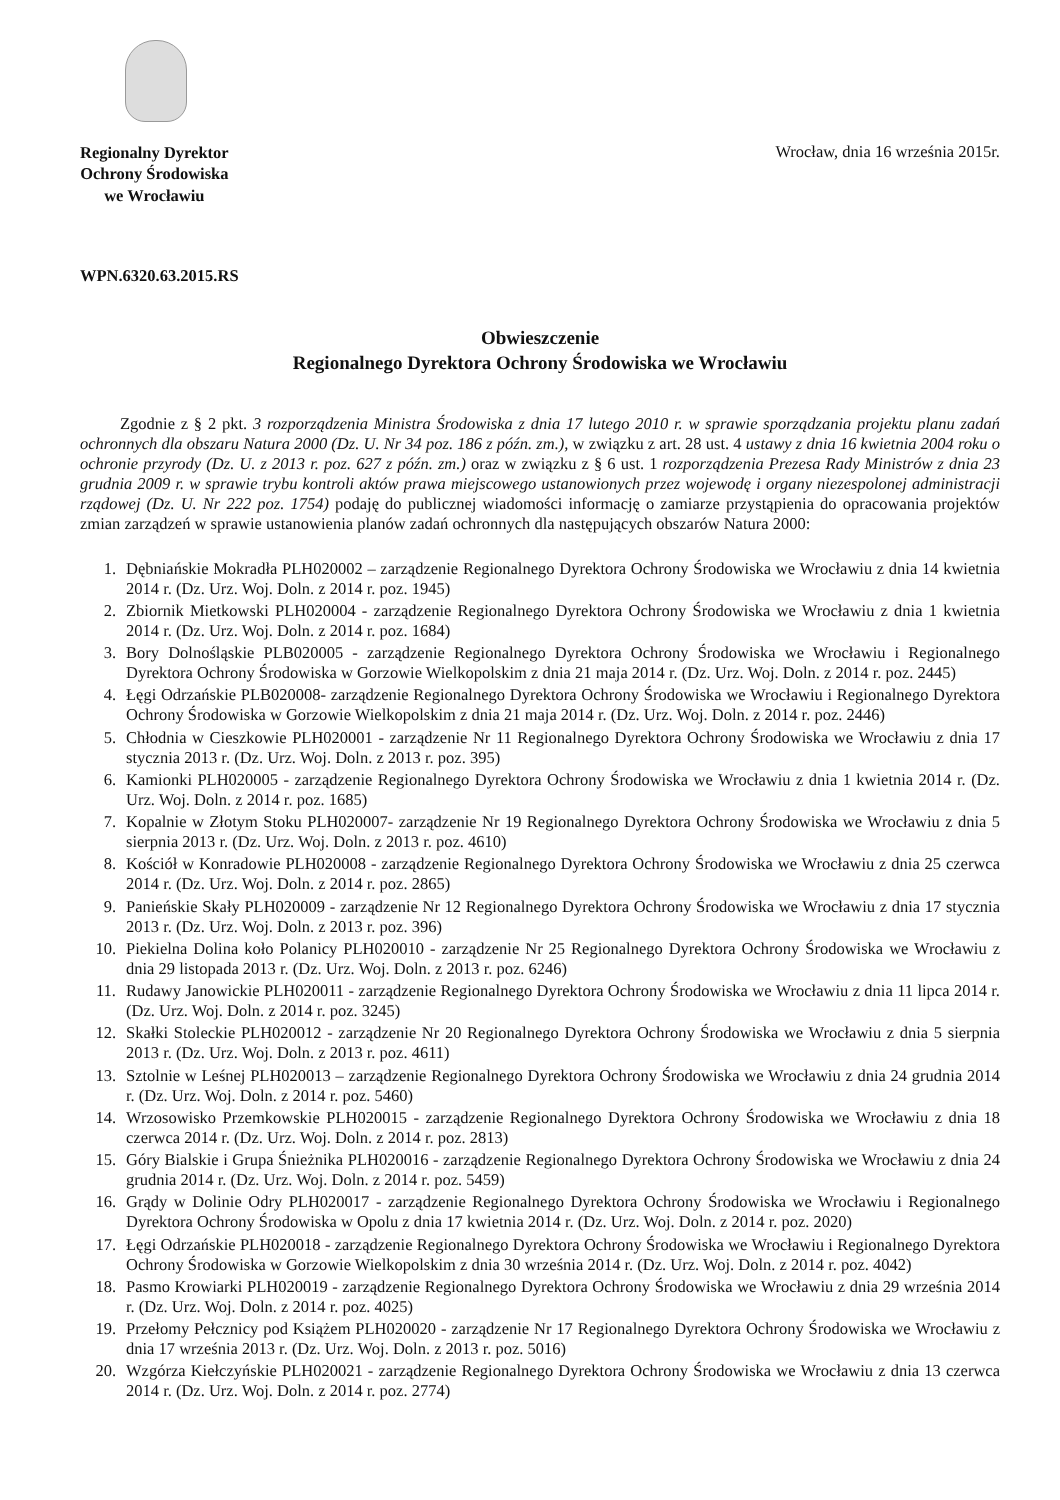Regionalny Dyrektor
Ochrony Środowiska
we Wrocławiu
Wrocław, dnia 16 września 2015r.
WPN.6320.63.2015.RS
Obwieszczenie
Regionalnego Dyrektora Ochrony Środowiska we Wrocławiu
Zgodnie z § 2 pkt. 3 rozporządzenia Ministra Środowiska z dnia 17 lutego 2010 r. w sprawie sporządzania projektu planu zadań ochronnych dla obszaru Natura 2000 (Dz. U. Nr 34 poz. 186 z późn. zm.), w związku z art. 28 ust. 4 ustawy z dnia 16 kwietnia 2004 roku o ochronie przyrody (Dz. U. z 2013 r. poz. 627 z późn. zm.) oraz w związku z § 6 ust. 1 rozporządzenia Prezesa Rady Ministrów z dnia 23 grudnia 2009 r. w sprawie trybu kontroli aktów prawa miejscowego ustanowionych przez wojewodę i organy niezespolonej administracji rządowej (Dz. U. Nr 222 poz. 1754) podaję do publicznej wiadomości informację o zamiarze przystąpienia do opracowania projektów zmian zarządzeń w sprawie ustanowienia planów zadań ochronnych dla następujących obszarów Natura 2000:
1. Dębniańskie Mokradła PLH020002 – zarządzenie Regionalnego Dyrektora Ochrony Środowiska we Wrocławiu z dnia 14 kwietnia 2014 r. (Dz. Urz. Woj. Doln. z 2014 r. poz. 1945)
2. Zbiornik Mietkowski PLH020004 - zarządzenie Regionalnego Dyrektora Ochrony Środowiska we Wrocławiu z dnia 1 kwietnia 2014 r. (Dz. Urz. Woj. Doln. z 2014 r. poz. 1684)
3. Bory Dolnośląskie PLB020005 - zarządzenie Regionalnego Dyrektora Ochrony Środowiska we Wrocławiu i Regionalnego Dyrektora Ochrony Środowiska w Gorzowie Wielkopolskim z dnia 21 maja 2014 r. (Dz. Urz. Woj. Doln. z 2014 r. poz. 2445)
4. Łęgi Odrzańskie PLB020008- zarządzenie Regionalnego Dyrektora Ochrony Środowiska we Wrocławiu i Regionalnego Dyrektora Ochrony Środowiska w Gorzowie Wielkopolskim z dnia 21 maja 2014 r. (Dz. Urz. Woj. Doln. z 2014 r. poz. 2446)
5. Chłodnia w Cieszkowie PLH020001 - zarządzenie Nr 11 Regionalnego Dyrektora Ochrony Środowiska we Wrocławiu z dnia 17 stycznia 2013 r. (Dz. Urz. Woj. Doln. z 2013 r. poz. 395)
6. Kamionki PLH020005 - zarządzenie Regionalnego Dyrektora Ochrony Środowiska we Wrocławiu z dnia 1 kwietnia 2014 r. (Dz. Urz. Woj. Doln. z 2014 r. poz. 1685)
7. Kopalnie w Złotym Stoku PLH020007- zarządzenie Nr 19 Regionalnego Dyrektora Ochrony Środowiska we Wrocławiu z dnia 5 sierpnia 2013 r. (Dz. Urz. Woj. Doln. z 2013 r. poz. 4610)
8. Kościół w Konradowie PLH020008 - zarządzenie Regionalnego Dyrektora Ochrony Środowiska we Wrocławiu z dnia 25 czerwca 2014 r. (Dz. Urz. Woj. Doln. z 2014 r. poz. 2865)
9. Panieńskie Skały PLH020009 - zarządzenie Nr 12 Regionalnego Dyrektora Ochrony Środowiska we Wrocławiu z dnia 17 stycznia 2013 r. (Dz. Urz. Woj. Doln. z 2013 r. poz. 396)
10. Piekielna Dolina koło Polanicy PLH020010 - zarządzenie Nr 25 Regionalnego Dyrektora Ochrony Środowiska we Wrocławiu z dnia 29 listopada 2013 r. (Dz. Urz. Woj. Doln. z 2013 r. poz. 6246)
11. Rudawy Janowickie PLH020011 - zarządzenie Regionalnego Dyrektora Ochrony Środowiska we Wrocławiu z dnia 11 lipca 2014 r. (Dz. Urz. Woj. Doln. z 2014 r. poz. 3245)
12. Skałki Stoleckie PLH020012 - zarządzenie Nr 20 Regionalnego Dyrektora Ochrony Środowiska we Wrocławiu z dnia 5 sierpnia 2013 r. (Dz. Urz. Woj. Doln. z 2013 r. poz. 4611)
13. Sztolnie w Leśnej PLH020013 – zarządzenie Regionalnego Dyrektora Ochrony Środowiska we Wrocławiu z dnia 24 grudnia 2014 r. (Dz. Urz. Woj. Doln. z 2014 r. poz. 5460)
14. Wrzosowisko Przemkowskie PLH020015 - zarządzenie Regionalnego Dyrektora Ochrony Środowiska we Wrocławiu z dnia 18 czerwca 2014 r. (Dz. Urz. Woj. Doln. z 2014 r. poz. 2813)
15. Góry Bialskie i Grupa Śnieżnika PLH020016 - zarządzenie Regionalnego Dyrektora Ochrony Środowiska we Wrocławiu z dnia 24 grudnia 2014 r. (Dz. Urz. Woj. Doln. z 2014 r. poz. 5459)
16. Grądy w Dolinie Odry PLH020017 - zarządzenie Regionalnego Dyrektora Ochrony Środowiska we Wrocławiu i Regionalnego Dyrektora Ochrony Środowiska w Opolu z dnia 17 kwietnia 2014 r. (Dz. Urz. Woj. Doln. z 2014 r. poz. 2020)
17. Łęgi Odrzańskie PLH020018 - zarządzenie Regionalnego Dyrektora Ochrony Środowiska we Wrocławiu i Regionalnego Dyrektora Ochrony Środowiska w Gorzowie Wielkopolskim z dnia 30 września 2014 r. (Dz. Urz. Woj. Doln. z 2014 r. poz. 4042)
18. Pasmo Krowiarki PLH020019 - zarządzenie Regionalnego Dyrektora Ochrony Środowiska we Wrocławiu z dnia 29 września 2014 r. (Dz. Urz. Woj. Doln. z 2014 r. poz. 4025)
19. Przełomy Pełcznicy pod Książem PLH020020 - zarządzenie Nr 17 Regionalnego Dyrektora Ochrony Środowiska we Wrocławiu z dnia 17 września 2013 r. (Dz. Urz. Woj. Doln. z 2013 r. poz. 5016)
20. Wzgórza Kiełczyńskie PLH020021 - zarządzenie Regionalnego Dyrektora Ochrony Środowiska we Wrocławiu z dnia 13 czerwca 2014 r. (Dz. Urz. Woj. Doln. z 2014 r. poz. 2774)